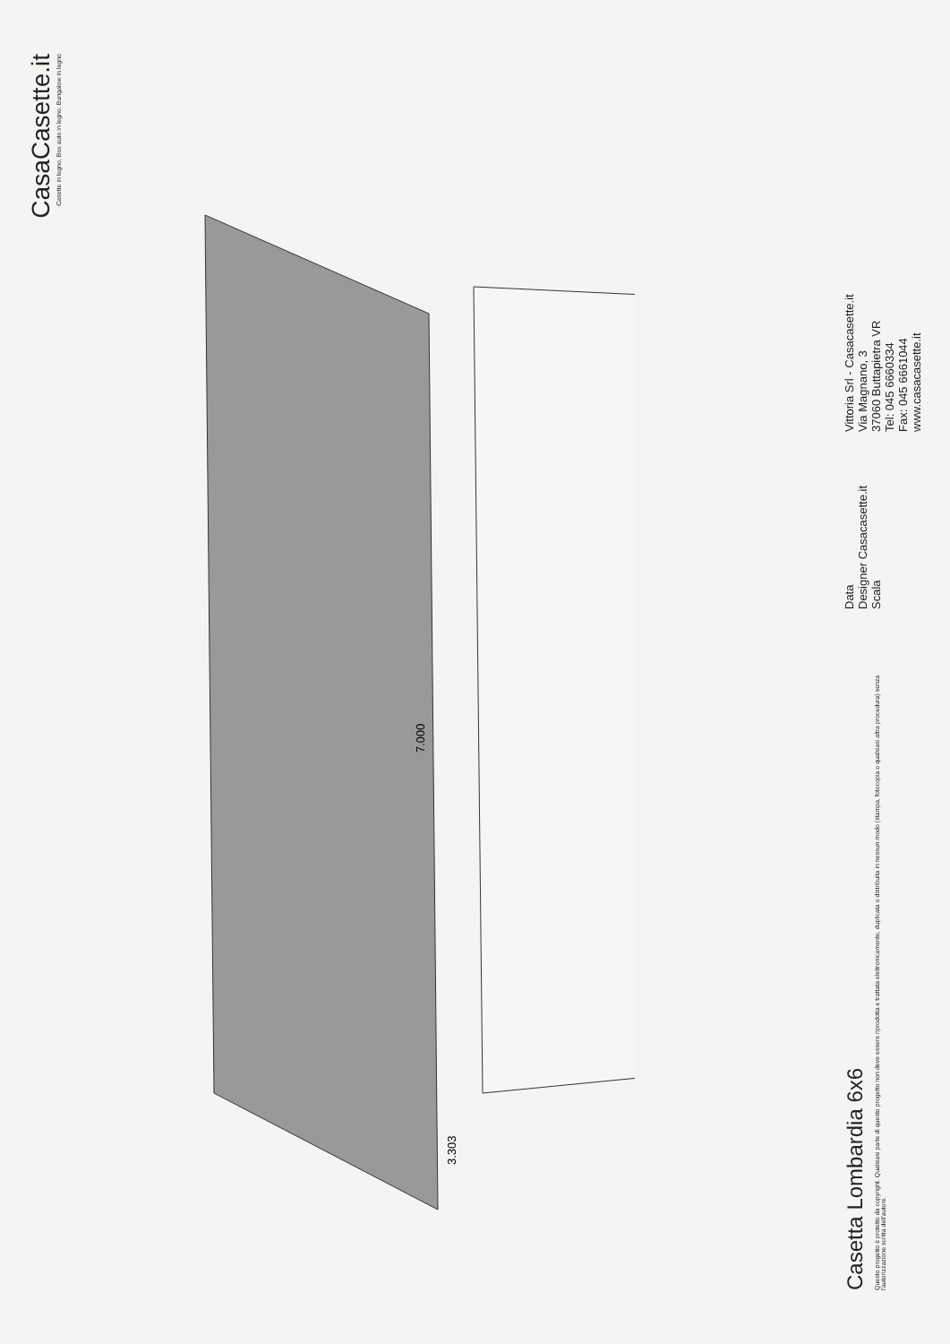CasaCasette.it
Casette in legno, Box auto in legno, Bungalow in legno
7.000
3.303
Casetta Lombardia 6x6
Questo progetto è protetto da copyright. Qualsiasi parte di questo progetto non deve essere riprodotta e trattata elettronicamente, duplicata o distribuita in nessun modo (stampa, fotocopia o qualsiasi altra procedura) senza l'autorizzazione scritta dell'autore.
Data
Designer Casacasette.it
Scala
Vittoria Srl - Casacasette.it
Via Magnano, 3
37060 Buttapietra VR
Tel: 045 6660334
Fax: 045 6661044
www.casacasette.it